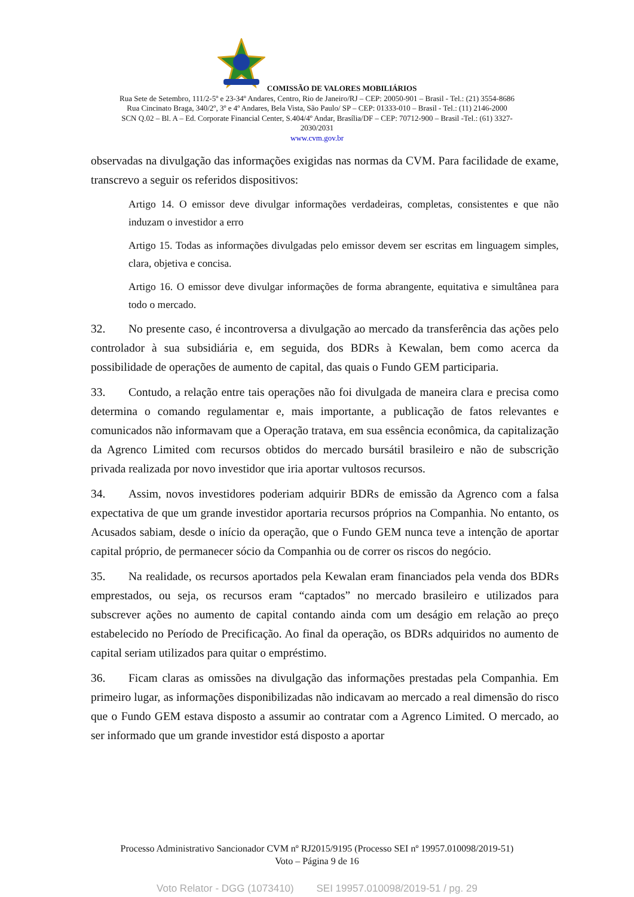COMISSÃO DE VALORES MOBILIÁRIOS
Rua Sete de Setembro, 111/2-5º e 23-34º Andares, Centro, Rio de Janeiro/RJ – CEP: 20050-901 – Brasil - Tel.: (21) 3554-8686
Rua Cincinato Braga, 340/2º, 3º e 4º Andares, Bela Vista, São Paulo/ SP – CEP: 01333-010 – Brasil - Tel.: (11) 2146-2000
SCN Q.02 – Bl. A – Ed. Corporate Financial Center, S.404/4º Andar, Brasília/DF – CEP: 70712-900 – Brasil -Tel.: (61) 3327-
2030/2031
www.cvm.gov.br
observadas na divulgação das informações exigidas nas normas da CVM. Para facilidade de exame, transcrevo a seguir os referidos dispositivos:
Artigo 14. O emissor deve divulgar informações verdadeiras, completas, consistentes e que não induzam o investidor a erro
Artigo 15. Todas as informações divulgadas pelo emissor devem ser escritas em linguagem simples, clara, objetiva e concisa.
Artigo 16. O emissor deve divulgar informações de forma abrangente, equitativa e simultânea para todo o mercado.
32. No presente caso, é incontroversa a divulgação ao mercado da transferência das ações pelo controlador à sua subsidiária e, em seguida, dos BDRs à Kewalan, bem como acerca da possibilidade de operações de aumento de capital, das quais o Fundo GEM participaria.
33. Contudo, a relação entre tais operações não foi divulgada de maneira clara e precisa como determina o comando regulamentar e, mais importante, a publicação de fatos relevantes e comunicados não informavam que a Operação tratava, em sua essência econômica, da capitalização da Agrenco Limited com recursos obtidos do mercado bursátil brasileiro e não de subscrição privada realizada por novo investidor que iria aportar vultosos recursos.
34. Assim, novos investidores poderiam adquirir BDRs de emissão da Agrenco com a falsa expectativa de que um grande investidor aportaria recursos próprios na Companhia. No entanto, os Acusados sabiam, desde o início da operação, que o Fundo GEM nunca teve a intenção de aportar capital próprio, de permanecer sócio da Companhia ou de correr os riscos do negócio.
35. Na realidade, os recursos aportados pela Kewalan eram financiados pela venda dos BDRs emprestados, ou seja, os recursos eram “captados” no mercado brasileiro e utilizados para subscrever ações no aumento de capital contando ainda com um deságio em relação ao preço estabelecido no Período de Precificação. Ao final da operação, os BDRs adquiridos no aumento de capital seriam utilizados para quitar o empréstimo.
36. Ficam claras as omissões na divulgação das informações prestadas pela Companhia. Em primeiro lugar, as informações disponibilizadas não indicavam ao mercado a real dimensão do risco que o Fundo GEM estava disposto a assumir ao contratar com a Agrenco Limited. O mercado, ao ser informado que um grande investidor está disposto a aportar
Processo Administrativo Sancionador CVM nº RJ2015/9195 (Processo SEI nº 19957.010098/2019-51)
Voto – Página 9 de 16
Voto Relator - DGG (1073410) SEI 19957.010098/2019-51 / pg. 29